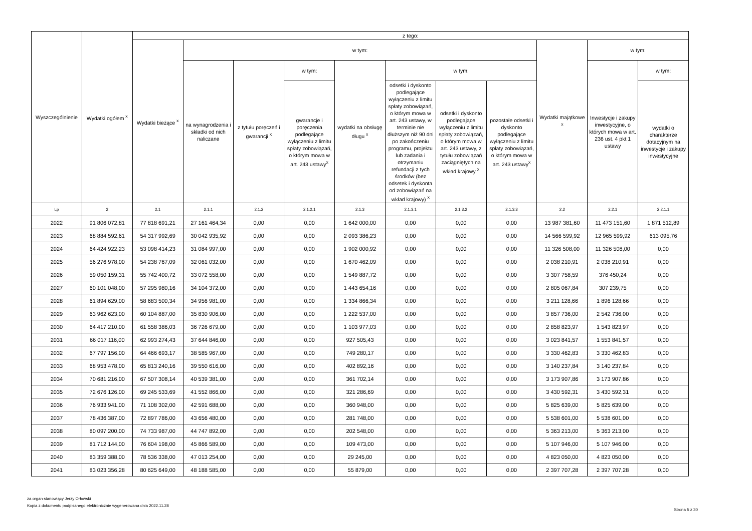| Wyszczególnienie | Wydatki ogółem <sup>x</sup> | z tego: | | | | | | | | | | |
| --- | --- | --- | --- | --- | --- | --- | --- | --- | --- | --- | --- | --- |
| | | Wydatki bieżące <sup>x</sup> | w tym: | | | | | | | Wydatki majątkowe <sup>x</sup> | w tym: | |
| | | | na wynagrodzenia i składki od nich naliczane | z tytułu poręczeń i gwarancji <sup>x</sup> | w tym: | wydatki na obsługę długu <sup>x</sup> | w tym: | | | | Inwestycje i zakupy inwestycyjne, o których mowa w art. 236 ust. 4 pkt 1 ustawy | w tym: |
| | | | | | gwarancje i poręczenia podlegające wyłączeniu z limitu spłaty zobowiązań, o którym mowa w art. 243 ustawy<sup>x</sup> | | odsetki i dyskonto podlegające wyłączeniu z limitu spłaty zobowiązań, o którym mowa w art. 243 ustawy, w terminie nie dłuższym niż 90 dni po zakończeniu programu, projektu lub zadania i otrzymaniu refundacji z tych środków (bez odsetek i dyskonta od zobowiązań na wkład krajowy) <sup>x</sup> | odsetki i dyskonto podlegające wyłączeniu z limitu spłaty zobowiązań, o którym mowa w art. 243 ustawy, z tytułu zobowiązań zaciągniętych na wkład krajowy <sup>x</sup> | pozostałe odsetki i dyskonto podlegające wyłączeniu z limitu spłaty zobowiązań, o którym mowa w art. 243 ustawy<sup>x</sup> | | | wydatki o charakterze dotacyjnym na inwestycje i zakupy inwestycyjne |
| Lp | 2 | 2.1 | 2.1.1 | 2.1.2 | 2.1.2.1 | 2.1.3 | 2.1.3.1 | 2.1.3.2 | 2.1.3.3 | 2.2 | 2.2.1 | 2.2.1.1 |
| 2022 | 91 806 072,81 | 77 818 691,21 | 27 161 464,34 | 0,00 | 0,00 | 1 642 000,00 | 0,00 | 0,00 | 0,00 | 13 987 381,60 | 11 473 151,60 | 1 871 512,89 |
| 2023 | 68 884 592,61 | 54 317 992,69 | 30 042 935,92 | 0,00 | 0,00 | 2 093 386,23 | 0,00 | 0,00 | 0,00 | 14 566 599,92 | 12 965 599,92 | 613 095,76 |
| 2024 | 64 424 922,23 | 53 098 414,23 | 31 084 997,00 | 0,00 | 0,00 | 1 902 000,92 | 0,00 | 0,00 | 0,00 | 11 326 508,00 | 11 326 508,00 | 0,00 |
| 2025 | 56 276 978,00 | 54 238 767,09 | 32 061 032,00 | 0,00 | 0,00 | 1 670 462,09 | 0,00 | 0,00 | 0,00 | 2 038 210,91 | 2 038 210,91 | 0,00 |
| 2026 | 59 050 159,31 | 55 742 400,72 | 33 072 558,00 | 0,00 | 0,00 | 1 549 887,72 | 0,00 | 0,00 | 0,00 | 3 307 758,59 | 376 450,24 | 0,00 |
| 2027 | 60 101 048,00 | 57 295 980,16 | 34 104 372,00 | 0,00 | 0,00 | 1 443 654,16 | 0,00 | 0,00 | 0,00 | 2 805 067,84 | 307 239,75 | 0,00 |
| 2028 | 61 894 629,00 | 58 683 500,34 | 34 956 981,00 | 0,00 | 0,00 | 1 334 866,34 | 0,00 | 0,00 | 0,00 | 3 211 128,66 | 1 896 128,66 | 0,00 |
| 2029 | 63 962 623,00 | 60 104 887,00 | 35 830 906,00 | 0,00 | 0,00 | 1 222 537,00 | 0,00 | 0,00 | 0,00 | 3 857 736,00 | 2 542 736,00 | 0,00 |
| 2030 | 64 417 210,00 | 61 558 386,03 | 36 726 679,00 | 0,00 | 0,00 | 1 103 977,03 | 0,00 | 0,00 | 0,00 | 2 858 823,97 | 1 543 823,97 | 0,00 |
| 2031 | 66 017 116,00 | 62 993 274,43 | 37 644 846,00 | 0,00 | 0,00 | 927 505,43 | 0,00 | 0,00 | 0,00 | 3 023 841,57 | 1 553 841,57 | 0,00 |
| 2032 | 67 797 156,00 | 64 466 693,17 | 38 585 967,00 | 0,00 | 0,00 | 749 280,17 | 0,00 | 0,00 | 0,00 | 3 330 462,83 | 3 330 462,83 | 0,00 |
| 2033 | 68 953 478,00 | 65 813 240,16 | 39 550 616,00 | 0,00 | 0,00 | 402 892,16 | 0,00 | 0,00 | 0,00 | 3 140 237,84 | 3 140 237,84 | 0,00 |
| 2034 | 70 681 216,00 | 67 507 308,14 | 40 539 381,00 | 0,00 | 0,00 | 361 702,14 | 0,00 | 0,00 | 0,00 | 3 173 907,86 | 3 173 907,86 | 0,00 |
| 2035 | 72 676 126,00 | 69 245 533,69 | 41 552 866,00 | 0,00 | 0,00 | 321 286,69 | 0,00 | 0,00 | 0,00 | 3 430 592,31 | 3 430 592,31 | 0,00 |
| 2036 | 76 933 941,00 | 71 108 302,00 | 42 591 688,00 | 0,00 | 0,00 | 360 948,00 | 0,00 | 0,00 | 0,00 | 5 825 639,00 | 5 825 639,00 | 0,00 |
| 2037 | 78 436 387,00 | 72 897 786,00 | 43 656 480,00 | 0,00 | 0,00 | 281 748,00 | 0,00 | 0,00 | 0,00 | 5 538 601,00 | 5 538 601,00 | 0,00 |
| 2038 | 80 097 200,00 | 74 733 987,00 | 44 747 892,00 | 0,00 | 0,00 | 202 548,00 | 0,00 | 0,00 | 0,00 | 5 363 213,00 | 5 363 213,00 | 0,00 |
| 2039 | 81 712 144,00 | 76 604 198,00 | 45 866 589,00 | 0,00 | 0,00 | 109 473,00 | 0,00 | 0,00 | 0,00 | 5 107 946,00 | 5 107 946,00 | 0,00 |
| 2040 | 83 359 388,00 | 78 536 338,00 | 47 013 254,00 | 0,00 | 0,00 | 29 245,00 | 0,00 | 0,00 | 0,00 | 4 823 050,00 | 4 823 050,00 | 0,00 |
| 2041 | 83 023 356,28 | 80 625 649,00 | 48 188 585,00 | 0,00 | 0,00 | 55 879,00 | 0,00 | 0,00 | 0,00 | 2 397 707,28 | 2 397 707,28 | 0,00 |
za organ stanowiący Jerzy Orłowski
Kopia z dokumentu podpisanego elektronicznie wygenerowana dnia 2022.11.28
Strona 5 z 30